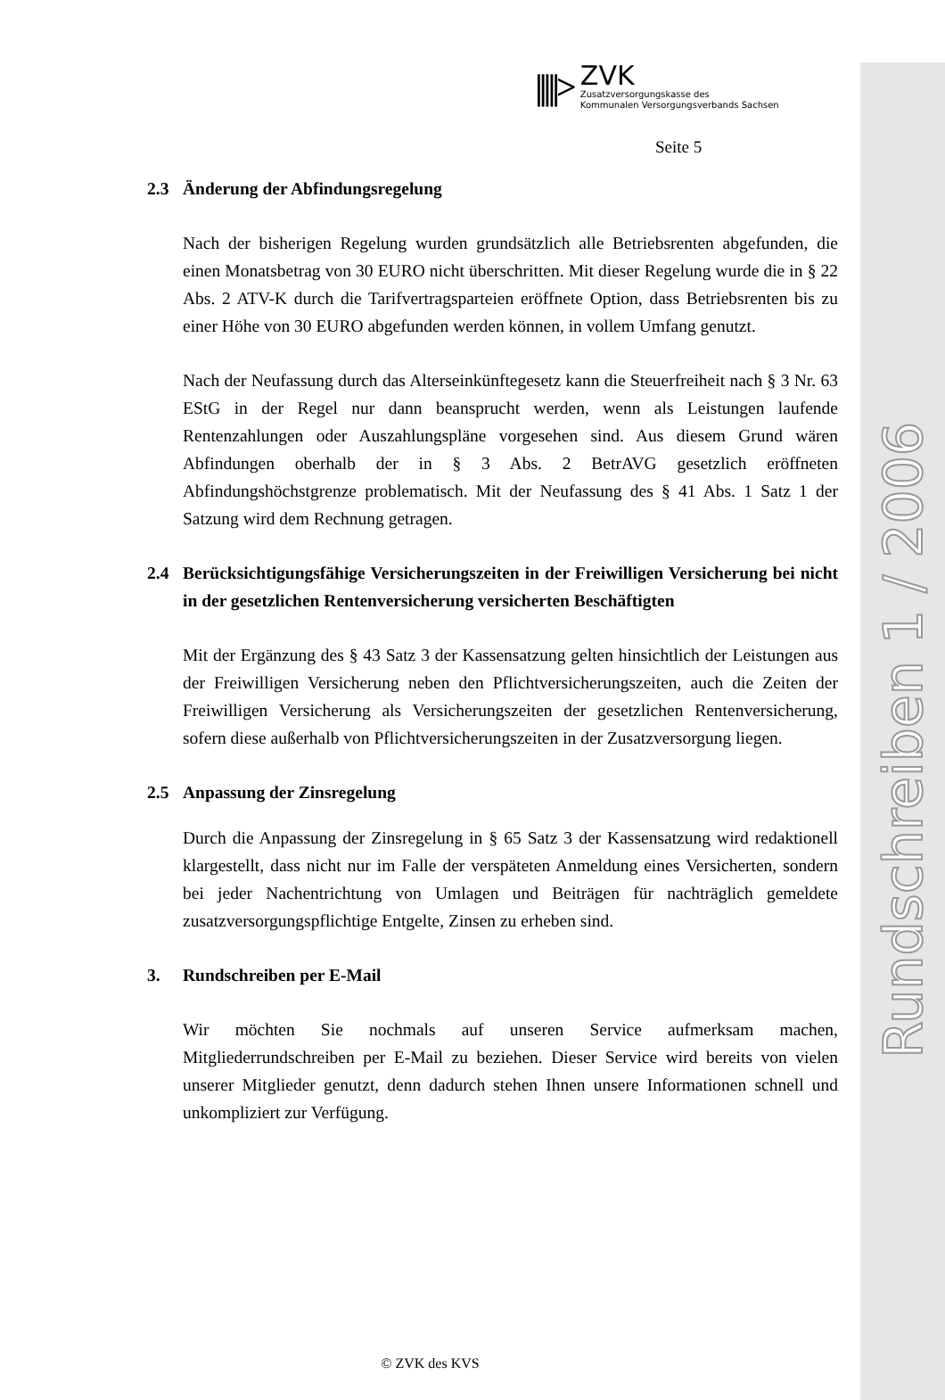Rundschreiben 1 / 2006
|||||>
ZVK
Zusatzversorgungskasse des
Kommunalen Versorgungsverbands Sachsen
Seite 5
2.3 Änderung der Abfindungsregelung
Nach der bisherigen Regelung wurden grundsätzlich alle Betriebsrenten abgefunden, die einen Monatsbetrag von 30 EURO nicht überschritten. Mit dieser Regelung wurde die in § 22 Abs. 2 ATV-K durch die Tarifvertragsparteien eröffnete Option, dass Betriebsrenten bis zu einer Höhe von 30 EURO abgefunden werden können, in vollem Umfang genutzt.
Nach der Neufassung durch das Alterseinkünftegesetz kann die Steuerfreiheit nach § 3 Nr. 63 EStG in der Regel nur dann beansprucht werden, wenn als Leistungen laufende Rentenzahlungen oder Auszahlungspläne vorgesehen sind. Aus diesem Grund wären Abfindungen oberhalb der in § 3 Abs. 2 BetrAVG gesetzlich eröffneten Abfindungshöchstgrenze problematisch. Mit der Neufassung des § 41 Abs. 1 Satz 1 der Satzung wird dem Rechnung getragen.
2.4 Berücksichtigungsfähige Versicherungszeiten in der Freiwilligen Versicherung bei nicht in der gesetzlichen Rentenversicherung versicherten Beschäftigten
Mit der Ergänzung des § 43 Satz 3 der Kassensatzung gelten hinsichtlich der Leistungen aus der Freiwilligen Versicherung neben den Pflichtversicherungszeiten, auch die Zeiten der Freiwilligen Versicherung als Versicherungszeiten der gesetzlichen Rentenversicherung, sofern diese außerhalb von Pflichtversicherungszeiten in der Zusatzversorgung liegen.
2.5 Anpassung der Zinsregelung
Durch die Anpassung der Zinsregelung in § 65 Satz 3 der Kassensatzung wird redaktionell klargestellt, dass nicht nur im Falle der verspäteten Anmeldung eines Versicherten, sondern bei jeder Nachentrichtung von Umlagen und Beiträgen für nachträglich gemeldete zusatzversorgungspflichtige Entgelte, Zinsen zu erheben sind.
3. Rundschreiben per E-Mail
Wir möchten Sie nochmals auf unseren Service aufmerksam machen, Mitgliederrundschreiben per E-Mail zu beziehen. Dieser Service wird bereits von vielen unserer Mitglieder genutzt, denn dadurch stehen Ihnen unsere Informationen schnell und unkompliziert zur Verfügung.
© ZVK des KVS